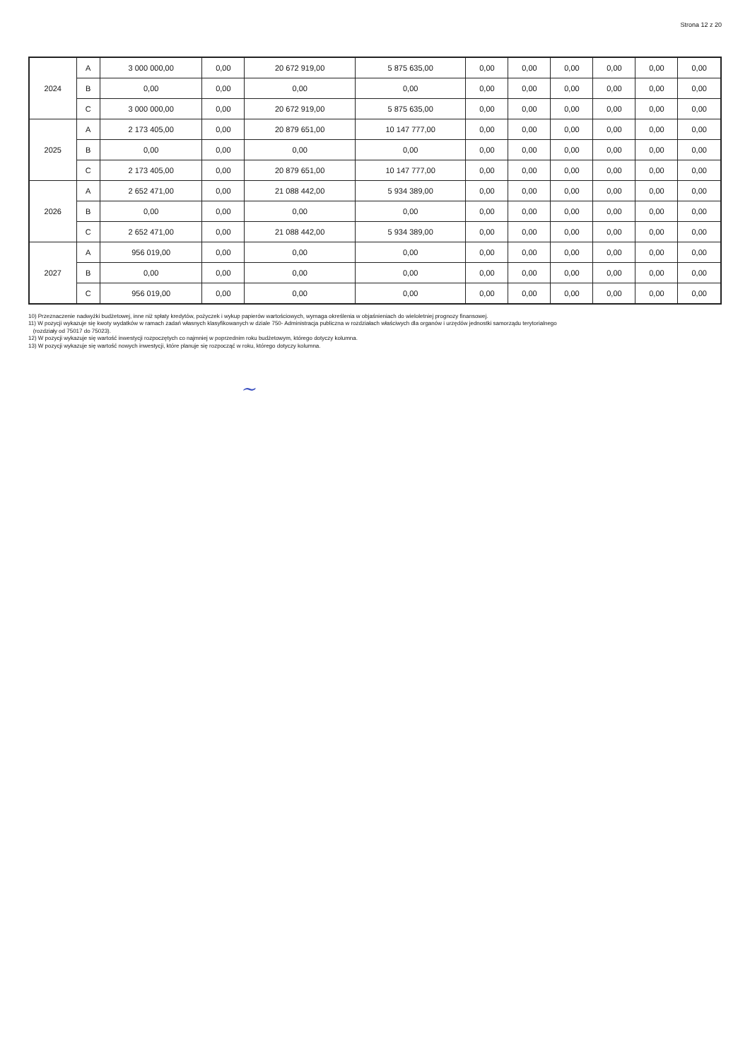Strona 12 z 20
| 2024 | A | 3 000 000,00 | 0,00 | 20 672 919,00 | 5 875 635,00 | 0,00 | 0,00 | 0,00 | 0,00 | 0,00 | 0,00 |
| | B | 0,00 | 0,00 | 0,00 | 0,00 | 0,00 | 0,00 | 0,00 | 0,00 | 0,00 | 0,00 |
| | C | 3 000 000,00 | 0,00 | 20 672 919,00 | 5 875 635,00 | 0,00 | 0,00 | 0,00 | 0,00 | 0,00 | 0,00 |
| 2025 | A | 2 173 405,00 | 0,00 | 20 879 651,00 | 10 147 777,00 | 0,00 | 0,00 | 0,00 | 0,00 | 0,00 | 0,00 |
| | B | 0,00 | 0,00 | 0,00 | 0,00 | 0,00 | 0,00 | 0,00 | 0,00 | 0,00 | 0,00 |
| | C | 2 173 405,00 | 0,00 | 20 879 651,00 | 10 147 777,00 | 0,00 | 0,00 | 0,00 | 0,00 | 0,00 | 0,00 |
| 2026 | A | 2 652 471,00 | 0,00 | 21 088 442,00 | 5 934 389,00 | 0,00 | 0,00 | 0,00 | 0,00 | 0,00 | 0,00 |
| | B | 0,00 | 0,00 | 0,00 | 0,00 | 0,00 | 0,00 | 0,00 | 0,00 | 0,00 | 0,00 |
| | C | 2 652 471,00 | 0,00 | 21 088 442,00 | 5 934 389,00 | 0,00 | 0,00 | 0,00 | 0,00 | 0,00 | 0,00 |
| 2027 | A | 956 019,00 | 0,00 | 0,00 | 0,00 | 0,00 | 0,00 | 0,00 | 0,00 | 0,00 | 0,00 |
| | B | 0,00 | 0,00 | 0,00 | 0,00 | 0,00 | 0,00 | 0,00 | 0,00 | 0,00 | 0,00 |
| | C | 956 019,00 | 0,00 | 0,00 | 0,00 | 0,00 | 0,00 | 0,00 | 0,00 | 0,00 | 0,00 |
10) Przeznaczenie nadwyżki budżetowej, inne niż spłaty kredytów, pożyczek i wykup papierów wartościowych, wymaga określenia w objaśnieniach do wieloletniej prognozy finansowej.
11) W pozycji wykazuje się kwoty wydatków w ramach zadań własnych klasyfikowanych w dziale 750- Administracja publiczna w rozdziałach właściwych dla organów i urzędów jednostki samorządu terytorialnego
(rozdziały od 75017 do 75023).
12) W pozycji wykazuje się wartość inwestycji rozpoczętych co najmniej w poprzednim roku budżetowym, którego dotyczy kolumna.
13) W pozycji wykazuje się wartość nowych inwestycji, które planuje się rozpocząć w roku, którego dotyczy kolumna.
~